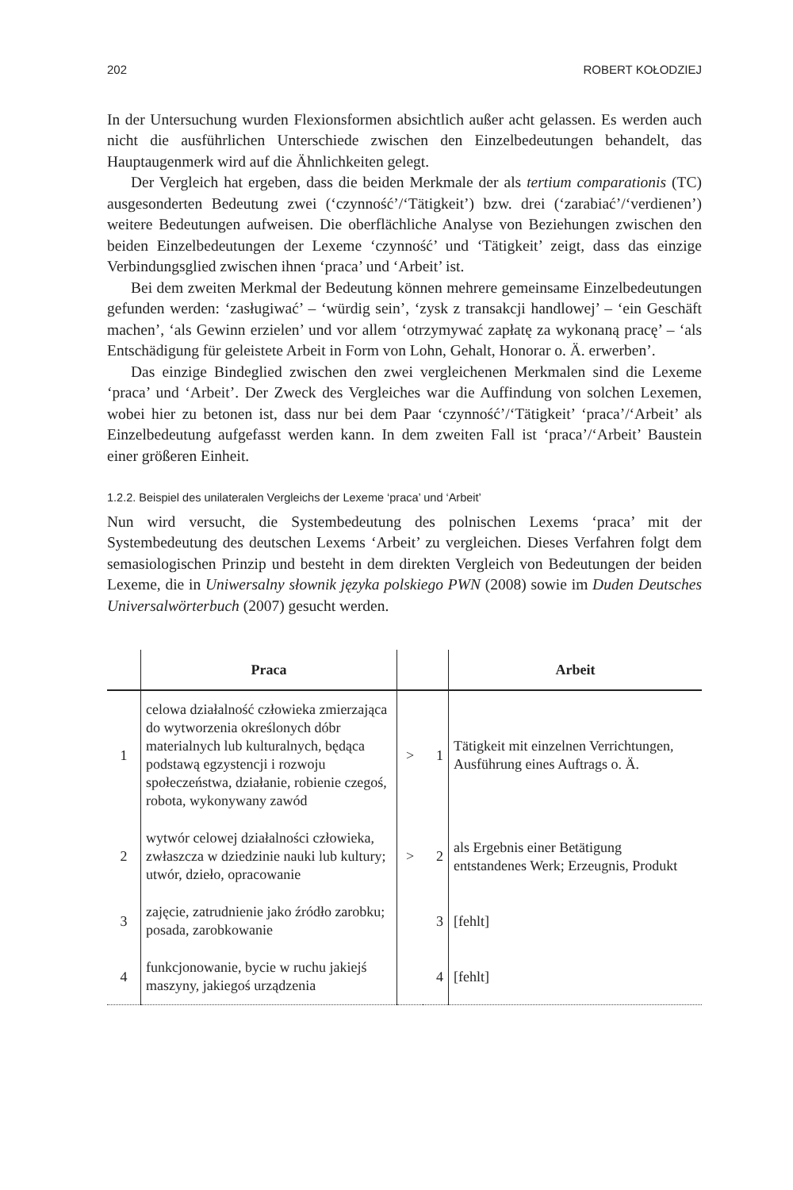202 ROBERT KOŁODZIEJ
In der Untersuchung wurden Flexionsformen absichtlich außer acht gelassen. Es werden auch nicht die ausführlichen Unterschiede zwischen den Einzelbedeutungen behandelt, das Hauptaugenmerk wird auf die Ähnlichkeiten gelegt.
Der Vergleich hat ergeben, dass die beiden Merkmale der als tertium comparationis (TC) ausgesonderten Bedeutung zwei (‘czynność’/‘Tätigkeit’) bzw. drei (‘zarabiać’/‘verdienen’) weitere Bedeutungen aufweisen. Die oberflächliche Analyse von Beziehungen zwischen den beiden Einzelbedeutungen der Lexeme ‘czynność’ und ‘Tätigkeit’ zeigt, dass das einzige Verbindungsglied zwischen ihnen ‘praca’ und ‘Arbeit’ ist.
Bei dem zweiten Merkmal der Bedeutung können mehrere gemeinsame Einzelbedeutungen gefunden werden: ‘zasługiwać’ – ‘würdig sein’, ‘zysk z transakcji handlowej’ – ‘ein Geschäft machen’, ‘als Gewinn erzielen’ und vor allem ‘otrzymywać zapłatę za wykonaną pracę’ – ‘als Entschädigung für geleistete Arbeit in Form von Lohn, Gehalt, Honorar o. Ä. erwerben’.
Das einzige Bindeglied zwischen den zwei vergleichenen Merkmalen sind die Lexeme ‘praca’ und ‘Arbeit’. Der Zweck des Vergleiches war die Auffindung von solchen Lexemen, wobei hier zu betonen ist, dass nur bei dem Paar ‘czynność’/‘Tätigkeit’ ‘praca’/‘Arbeit’ als Einzelbedeutung aufgefasst werden kann. In dem zweiten Fall ist ‘praca’/‘Arbeit’ Baustein einer größeren Einheit.
1.2.2. Beispiel des unilateralen Vergleichs der Lexeme ‘praca’ und ‘Arbeit’
Nun wird versucht, die Systembedeutung des polnischen Lexems ‘praca’ mit der Systembedeutung des deutschen Lexems ‘Arbeit’ zu vergleichen. Dieses Verfahren folgt dem semasiologischen Prinzip und besteht in dem direkten Vergleich von Bedeutungen der beiden Lexeme, die in Uniwersalny słownik języka polskiego PWN (2008) sowie im Duden Deutsches Universalwörterbuch (2007) gesucht werden.
| | Praca | | | Arbeit |
| --- | --- | --- | --- | --- |
| 1 | celowa działalność człowieka zmierzająca do wytworzenia określonych dóbr materialnych lub kulturalnych, będąca podstawą egzystencji i rozwoju społeczeństwa, działanie, robienie czegoś, robota, wykonywany zawód | > | 1 | Tätigkeit mit einzelnen Verrichtungen, Ausführung eines Auftrags o. Ä. |
| 2 | wytwór celowej działalności człowieka, zwłaszcza w dziedzinie nauki lub kultury; utwór, dzieło, opracowanie | > | 2 | als Ergebnis einer Betätigung entstandenes Werk; Erzeugnis, Produkt |
| 3 | zajęcie, zatrudnienie jako źródło zarobku; posada, zarobkowanie | | 3 | [fehlt] |
| 4 | funkcjonowanie, bycie w ruchu jakiejś maszyny, jakiegoś urządzenia | | 4 | [fehlt] |